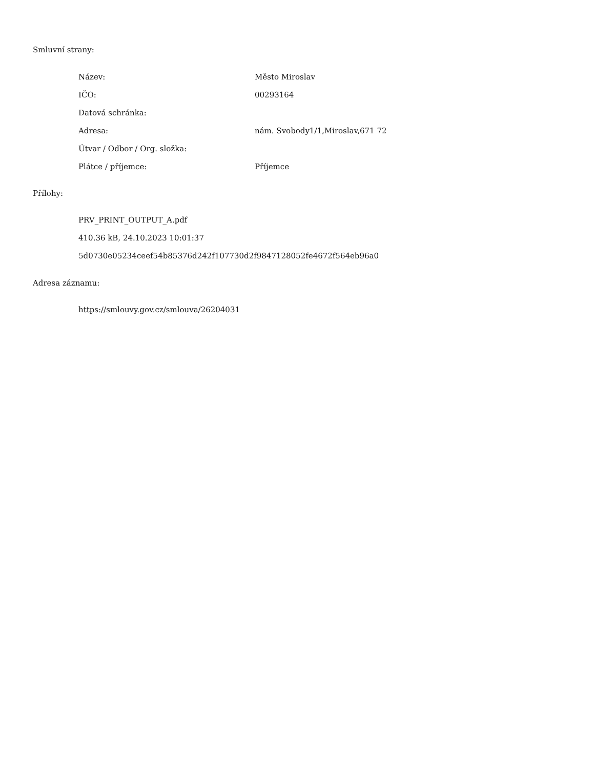Smluvní strany:
Název: Město Miroslav
IČO: 00293164
Datová schránka:
Adresa:
nám. Svobody1/1,Miroslav,671 72
Útvar / Odbor / Org. složka:
Plátce / příjemce: Příjemce
Přílohy:
PRV_PRINT_OUTPUT_A.pdf
410.36 kB, 24.10.2023 10:01:37
5d0730e05234ceef54b85376d242f107730d2f9847128052fe4672f564eb96a0
Adresa záznamu:
https://smlouvy.gov.cz/smlouva/26204031